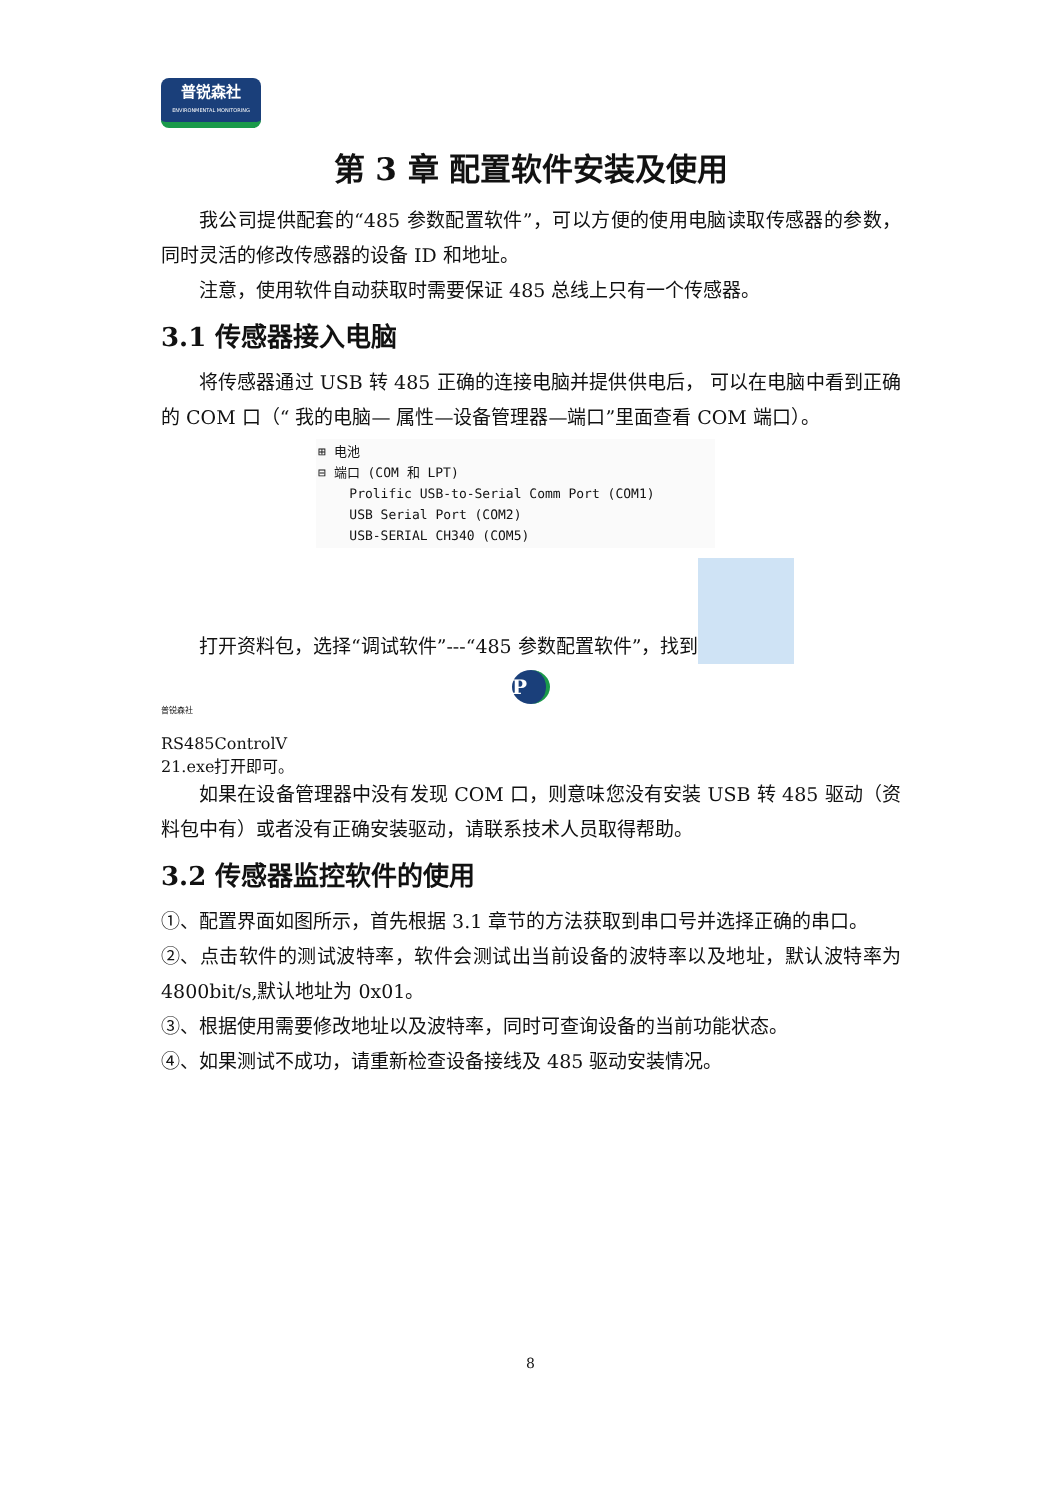普锐森社
ENVIRONMENTAL MONITORING
第 3 章 配置软件安装及使用
我公司提供配套的“485 参数配置软件”，可以方便的使用电脑读取传感器的参数，同时灵活的修改传感器的设备 ID 和地址。
注意，使用软件自动获取时需要保证 485 总线上只有一个传感器。
3.1 传感器接入电脑
将传感器通过 USB 转 485 正确的连接电脑并提供供电后， 可以在电脑中看到正确的 COM 口（“ 我的电脑— 属性—设备管理器—端口”里面查看 COM 端口）。
⊞ 电池
⊟ 端口 (COM 和 LPT)
Prolific USB-to-Serial Comm Port (COM1)
USB Serial Port (COM2)
USB-SERIAL CH340 (COM5)
打开资料包，选择“调试软件”---“485 参数配置软件”，找到
P
普锐森社
RS485ControlV
21.exe 打开即可。
如果在设备管理器中没有发现 COM 口，则意味您没有安装 USB 转 485 驱动（资料包中有）或者没有正确安装驱动，请联系技术人员取得帮助。
3.2 传感器监控软件的使用
①、配置界面如图所示，首先根据 3.1 章节的方法获取到串口号并选择正确的串口。
②、点击软件的测试波特率，软件会测试出当前设备的波特率以及地址，默认波特率为 4800bit/s,默认地址为 0x01。
③、根据使用需要修改地址以及波特率，同时可查询设备的当前功能状态。
④、如果测试不成功，请重新检查设备接线及 485 驱动安装情况。
8